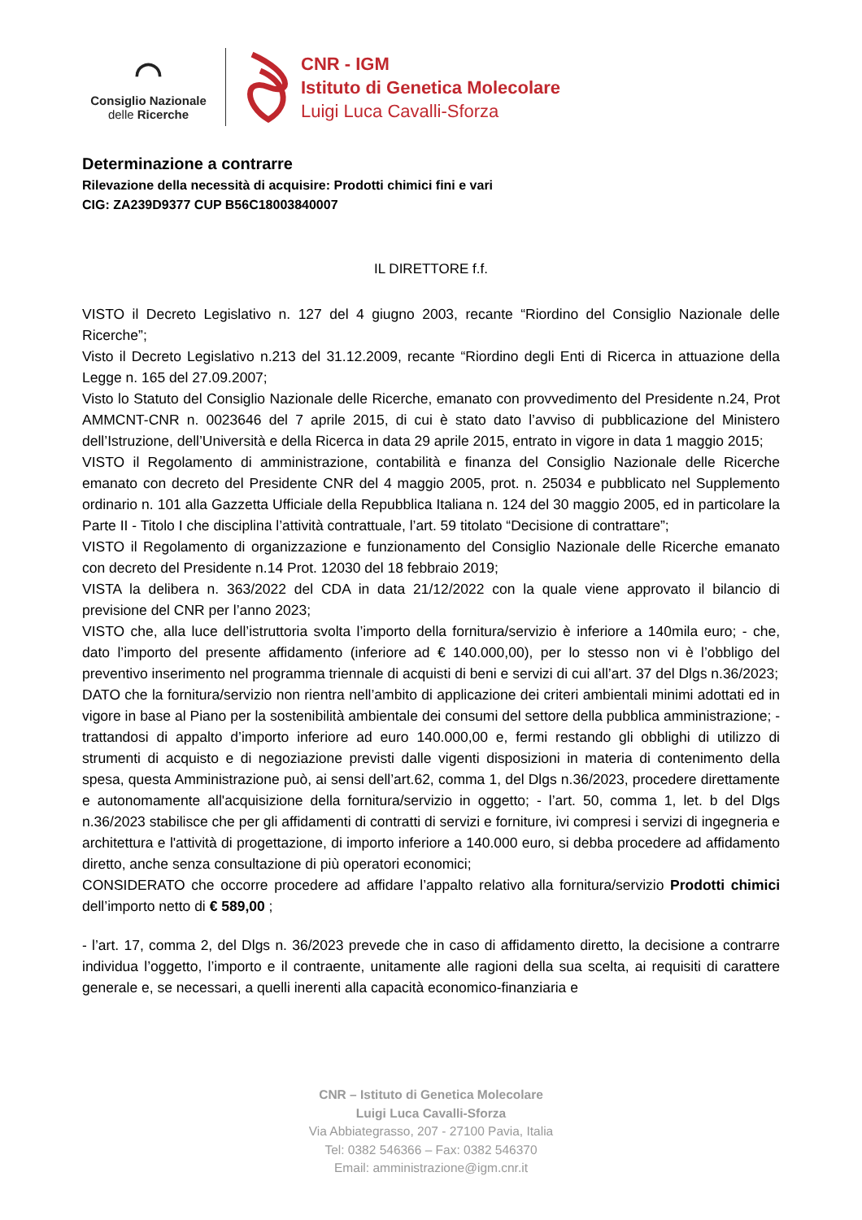◠
Consiglio Nazionale
delle Ricerche
CNR - IGM
Istituto di Genetica Molecolare
Luigi Luca Cavalli-Sforza
Determinazione a contrarre
Rilevazione della necessità di acquisire: Prodotti chimici fini e vari
CIG: ZA239D9377 CUP B56C18003840007
IL DIRETTORE f.f.
VISTO il Decreto Legislativo n. 127 del 4 giugno 2003, recante “Riordino del Consiglio Nazionale delle Ricerche”;
Visto il Decreto Legislativo n.213 del 31.12.2009, recante “Riordino degli Enti di Ricerca in attuazione della Legge n. 165 del 27.09.2007;
Visto lo Statuto del Consiglio Nazionale delle Ricerche, emanato con provvedimento del Presidente n.24, Prot AMMCNT-CNR n. 0023646 del 7 aprile 2015, di cui è stato dato l’avviso di pubblicazione del Ministero dell’Istruzione, dell’Università e della Ricerca in data 29 aprile 2015, entrato in vigore in data 1 maggio 2015;
VISTO il Regolamento di amministrazione, contabilità e finanza del Consiglio Nazionale delle Ricerche emanato con decreto del Presidente CNR del 4 maggio 2005, prot. n. 25034 e pubblicato nel Supplemento ordinario n. 101 alla Gazzetta Ufficiale della Repubblica Italiana n. 124 del 30 maggio 2005, ed in particolare la Parte II - Titolo I che disciplina l’attività contrattuale, l’art. 59 titolato “Decisione di contrattare”;
VISTO il Regolamento di organizzazione e funzionamento del Consiglio Nazionale delle Ricerche emanato con decreto del Presidente n.14 Prot. 12030 del 18 febbraio 2019;
VISTA la delibera n. 363/2022 del CDA in data 21/12/2022 con la quale viene approvato il bilancio di previsione del CNR per l’anno 2023;
VISTO che, alla luce dell’istruttoria svolta l’importo della fornitura/servizio è inferiore a 140mila euro; - che, dato l’importo del presente affidamento (inferiore ad € 140.000,00), per lo stesso non vi è l’obbligo del preventivo inserimento nel programma triennale di acquisti di beni e servizi di cui all’art. 37 del Dlgs n.36/2023;
DATO che la fornitura/servizio non rientra nell’ambito di applicazione dei criteri ambientali minimi adottati ed in vigore in base al Piano per la sostenibilità ambientale dei consumi del settore della pubblica amministrazione; - trattandosi di appalto d’importo inferiore ad euro 140.000,00 e, fermi restando gli obblighi di utilizzo di strumenti di acquisto e di negoziazione previsti dalle vigenti disposizioni in materia di contenimento della spesa, questa Amministrazione può, ai sensi dell’art.62, comma 1, del Dlgs n.36/2023, procedere direttamente e autonomamente all'acquisizione della fornitura/servizio in oggetto; - l’art. 50, comma 1, let. b del Dlgs n.36/2023 stabilisce che per gli affidamenti di contratti di servizi e forniture, ivi compresi i servizi di ingegneria e architettura e l'attività di progettazione, di importo inferiore a 140.000 euro, si debba procedere ad affidamento diretto, anche senza consultazione di più operatori economici;
CONSIDERATO che occorre procedere ad affidare l’appalto relativo alla fornitura/servizio Prodotti chimici dell’importo netto di € 589,00 ;
- l’art. 17, comma 2, del Dlgs n. 36/2023 prevede che in caso di affidamento diretto, la decisione a contrarre individua l’oggetto, l’importo e il contraente, unitamente alle ragioni della sua scelta, ai requisiti di carattere generale e, se necessari, a quelli inerenti alla capacità economico-finanziaria e
CNR – Istituto di Genetica Molecolare
Luigi Luca Cavalli-Sforza
Via Abbiategrasso, 207 - 27100 Pavia, Italia
Tel: 0382 546366 – Fax: 0382 546370
Email: amministrazione@igm.cnr.it